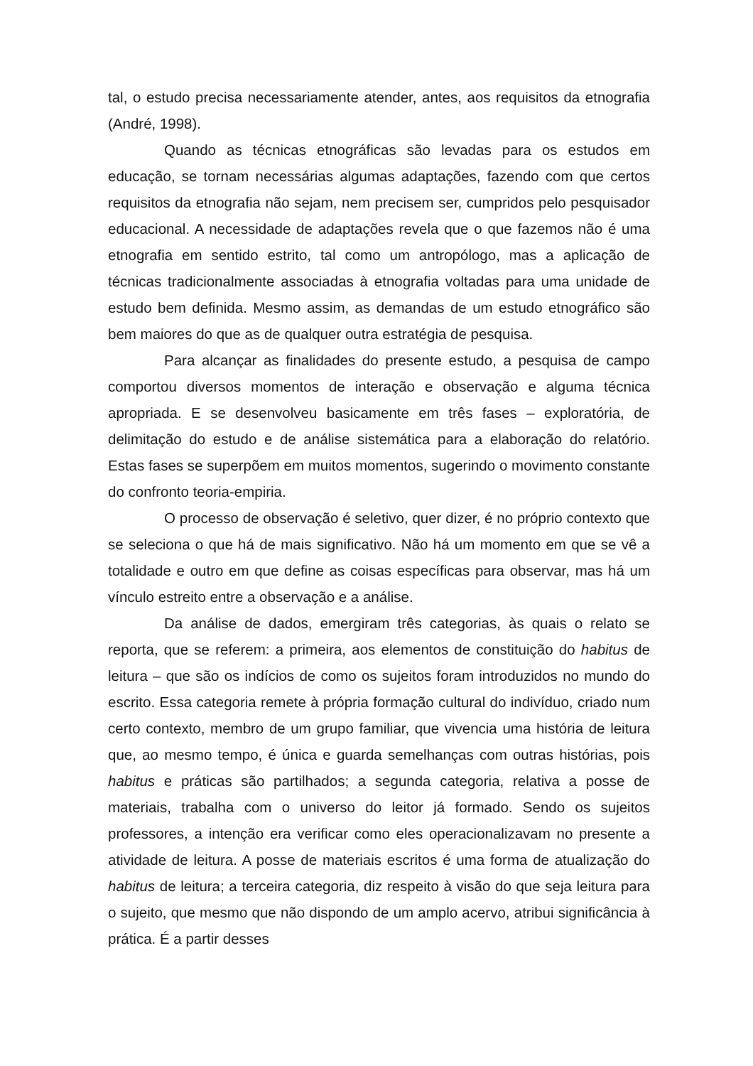tal, o estudo precisa necessariamente atender, antes, aos requisitos da etnografia (André, 1998).
Quando as técnicas etnográficas são levadas para os estudos em educação, se tornam necessárias algumas adaptações, fazendo com que certos requisitos da etnografia não sejam, nem precisem ser, cumpridos pelo pesquisador educacional. A necessidade de adaptações revela que o que fazemos não é uma etnografia em sentido estrito, tal como um antropólogo, mas a aplicação de técnicas tradicionalmente associadas à etnografia voltadas para uma unidade de estudo bem definida. Mesmo assim, as demandas de um estudo etnográfico são bem maiores do que as de qualquer outra estratégia de pesquisa.
Para alcançar as finalidades do presente estudo, a pesquisa de campo comportou diversos momentos de interação e observação e alguma técnica apropriada. E se desenvolveu basicamente em três fases – exploratória, de delimitação do estudo e de análise sistemática para a elaboração do relatório. Estas fases se superpõem em muitos momentos, sugerindo o movimento constante do confronto teoria-empiria.
O processo de observação é seletivo, quer dizer, é no próprio contexto que se seleciona o que há de mais significativo. Não há um momento em que se vê a totalidade e outro em que define as coisas específicas para observar, mas há um vínculo estreito entre a observação e a análise.
Da análise de dados, emergiram três categorias, às quais o relato se reporta, que se referem: a primeira, aos elementos de constituição do habitus de leitura – que são os indícios de como os sujeitos foram introduzidos no mundo do escrito. Essa categoria remete à própria formação cultural do indivíduo, criado num certo contexto, membro de um grupo familiar, que vivencia uma história de leitura que, ao mesmo tempo, é única e guarda semelhanças com outras histórias, pois habitus e práticas são partilhados; a segunda categoria, relativa a posse de materiais, trabalha com o universo do leitor já formado. Sendo os sujeitos professores, a intenção era verificar como eles operacionalizavam no presente a atividade de leitura. A posse de materiais escritos é uma forma de atualização do habitus de leitura; a terceira categoria, diz respeito à visão do que seja leitura para o sujeito, que mesmo que não dispondo de um amplo acervo, atribui significância à prática. É a partir desses